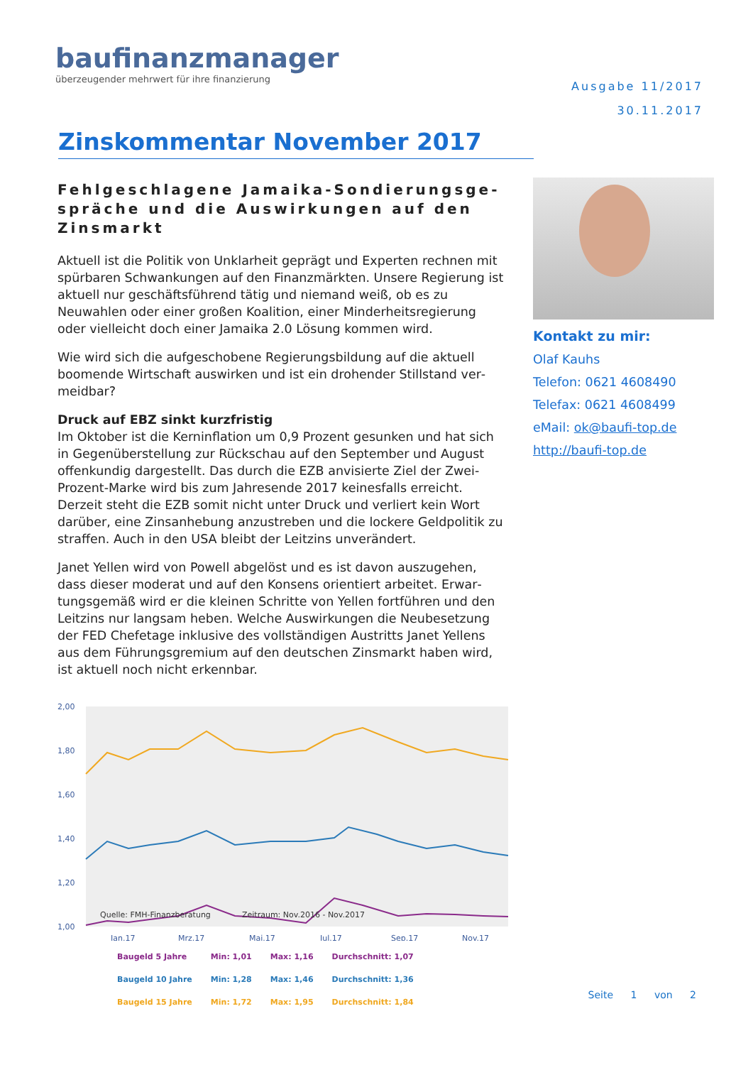baufinanzmanager
überzeugender mehrwert für ihre finanzierung
Ausgabe 11/2017
30.11.2017
Zinskommentar November 2017
Fehlgeschlagene Jamaika-Sondierungsge­spräche und die Auswirkungen auf den Zinsmarkt
Aktuell ist die Politik von Unklarheit geprägt und Experten rechnen mit spürbaren Schwankungen auf den Finanzmärkten. Unsere Regie­rung ist aktuell nur geschäftsführend tätig und niemand weiß, ob es zu Neuwahlen oder einer großen Koalition, einer Minderheitsregierung oder vielleicht doch einer Jamaika 2.0 Lösung kommen wird.
Wie wird sich die aufgeschobene Regierungsbildung auf die aktuell boomende Wirtschaft auswirken und ist ein drohender Stillstand ver­meidbar?
Druck auf EBZ sinkt kurzfristig
Im Oktober ist die Kerninflation um 0,9 Prozent gesunken und hat sich in Gegenüberstellung zur Rückschau auf den September und Au­gust offenkundig dargestellt. Das durch die EZB anvisierte Ziel der Zwei-Prozent-Marke wird bis zum Jahresende 2017 keinesfalls er­reicht. Derzeit steht die EZB somit nicht unter Druck und verliert kein Wort darüber, eine Zinsanhebung anzustreben und die lockere Geld­politik zu straffen. Auch in den USA bleibt der Leitzins unverändert.
Janet Yellen wird von Powell abgelöst und es ist davon auszugehen, dass dieser moderat und auf den Konsens orientiert arbeitet. Erwar­tungsgemäß wird er die kleinen Schritte von Yellen fortführen und den Leitzins nur langsam heben. Welche Auswirkungen die Neubeset­zung der FED Chefetage inklusive des vollständigen Austritts Janet Yellens aus dem Führungsgremium auf den deutschen Zinsmarkt ha­ben wird, ist aktuell noch nicht erkennbar.
2,00
1,80
1,60
1,40
1,20
1,00
Quelle: FMH-Finanzberatung
Zeitraum: Nov.2016 - Nov.2017
Jan.17
Mrz.17
Mai.17
Jul.17
Sep.17
Nov.17
| Baugeld 5 Jahre | Min: 1,01 | Max: 1,16 | Durchschnitt: 1,07 |
| Baugeld 10 Jahre | Min: 1,28 | Max: 1,46 | Durchschnitt: 1,36 |
| Baugeld 15 Jahre | Min: 1,72 | Max: 1,95 | Durchschnitt: 1,84 |
Kontakt zu mir:
Olaf Kauhs
Telefon: 0621 4608490
Telefax: 0621 4608499
eMail: ok@baufi-top.de
http://baufi-top.de
Seite 1 von 2